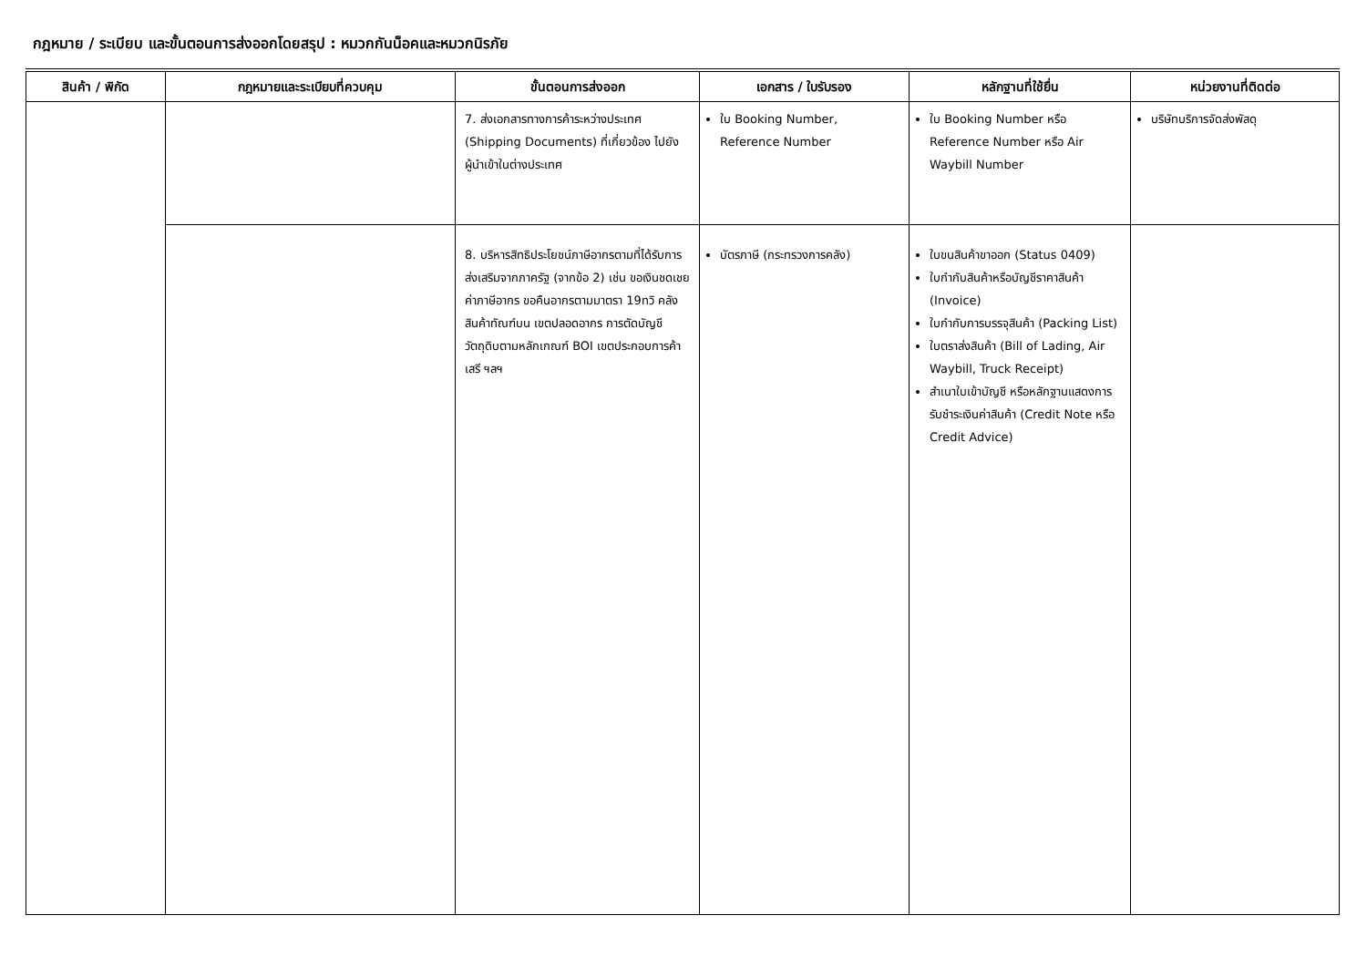กฎหมาย / ระเบียบ และขั้นตอนการส่งออกโดยสรุป : หมวกกันน็อคและหมวกนิรภัย
| สินค้า / พิกัด | กฎหมายและระเบียบที่ควบคุม | ขั้นตอนการส่งออก | เอกสาร / ใบรับรอง | หลักฐานที่ใช้ยื่น | หน่วยงานที่ติดต่อ |
| --- | --- | --- | --- | --- | --- |
| | | 7. ส่งเอกสารทางการค้าระหว่างประเทศ (Shipping Documents) ที่เกี่ยวข้อง ไปยังผู้นำเข้าในต่างประเทศ | ใบ Booking Number, Reference Number | ใบ Booking Number หรือ Reference Number หรือ Air Waybill Number | บริษัทบริการจัดส่งพัสดุ |
| | | 8. บริหารสิทธิประโยชน์ภาษีอากรตามที่ได้รับการส่งเสริมจากภาครัฐ (จากข้อ 2) เช่น ขอเงินชดเชยค่าภาษีอากร ขอคืนอากรตามมาตรา 19ทวิ คลังสินค้าทัณฑ์บน เขตปลอดอากร การตัดบัญชีวัตถุดิบตามหลักเกณฑ์ BOI เขตประกอบการค้าเสรี ฯลฯ | บัตรภาษี (กระทรวงการคลัง) | ใบขนสินค้าขาออก (Status 0409) ใบกำกับสินค้าหรือบัญชีราคาสินค้า (Invoice) ใบกำกับการบรรจุสินค้า (Packing List) ใบตราส่งสินค้า (Bill of Lading, Air Waybill, Truck Receipt) สำเนาใบเข้าบัญชี หรือหลักฐานแสดงการรับชำระเงินค่าสินค้า (Credit Note หรือ Credit Advice) | |